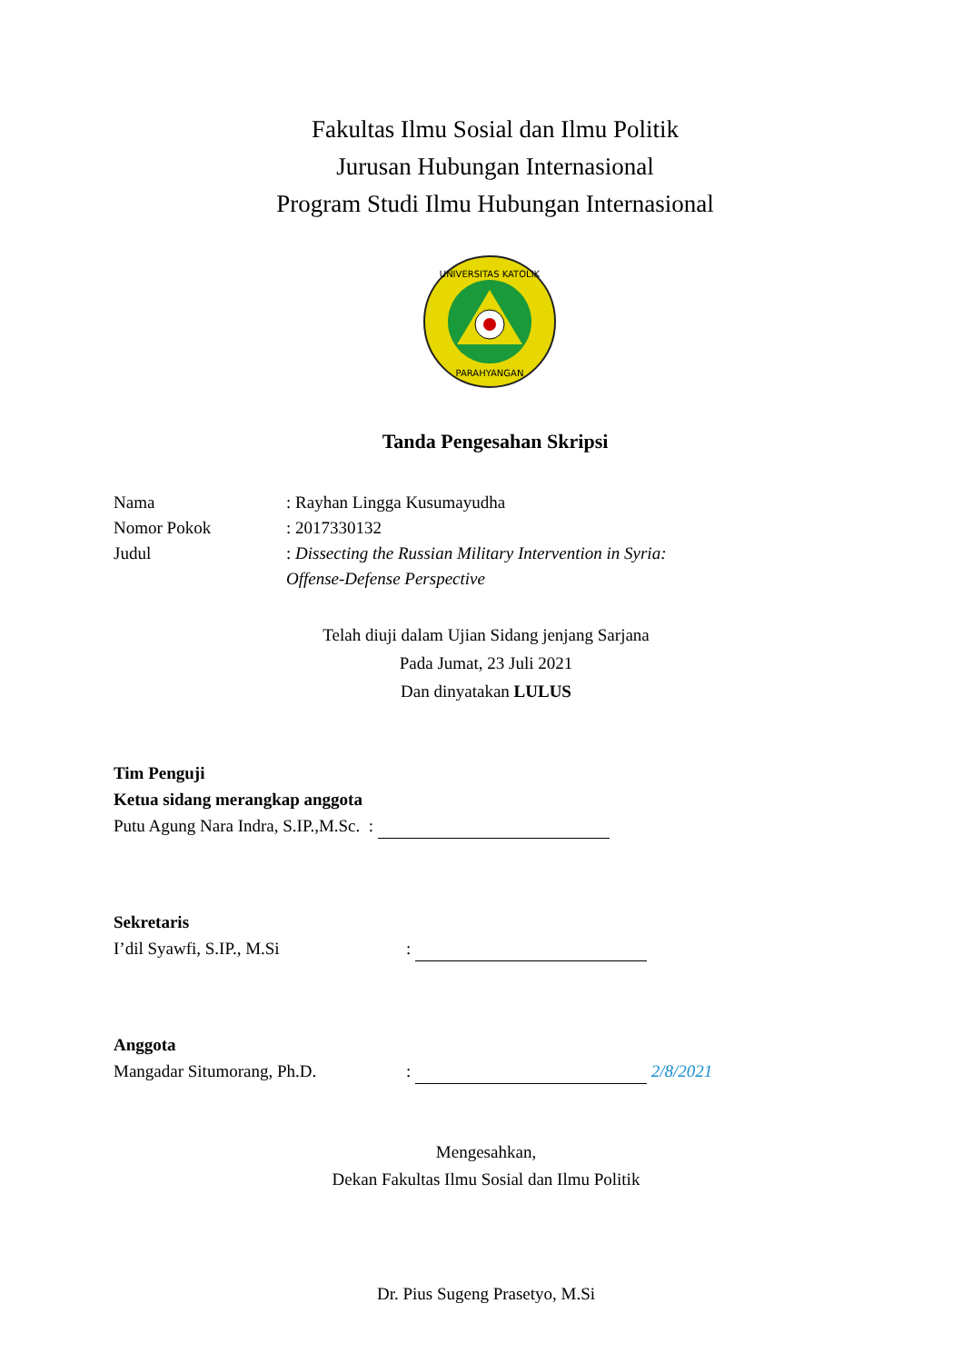Fakultas Ilmu Sosial dan Ilmu Politik
Jurusan Hubungan Internasional
Program Studi Ilmu Hubungan Internasional
UNIVERSITAS KATOLIK
PARAHYANGAN
Tanda Pengesahan Skripsi
Nama : Rayhan Lingga Kusumayudha
Nomor Pokok : 2017330132
Judul : Dissecting the Russian Military Intervention in Syria:
Offense-Defense Perspective
Telah diuji dalam Ujian Sidang jenjang Sarjana
Pada Jumat, 23 Juli 2021
Dan dinyatakan LULUS
Tim Penguji
Ketua sidang merangkap anggota
Putu Agung Nara Indra, S.IP.,M.Sc. :
Sekretaris
I’dil Syawfi, S.IP., M.Si:
Anggota
Mangadar Situmorang, Ph.D.: 2/8/2021
Mengesahkan,
Dekan Fakultas Ilmu Sosial dan Ilmu Politik
Dr. Pius Sugeng Prasetyo, M.Si